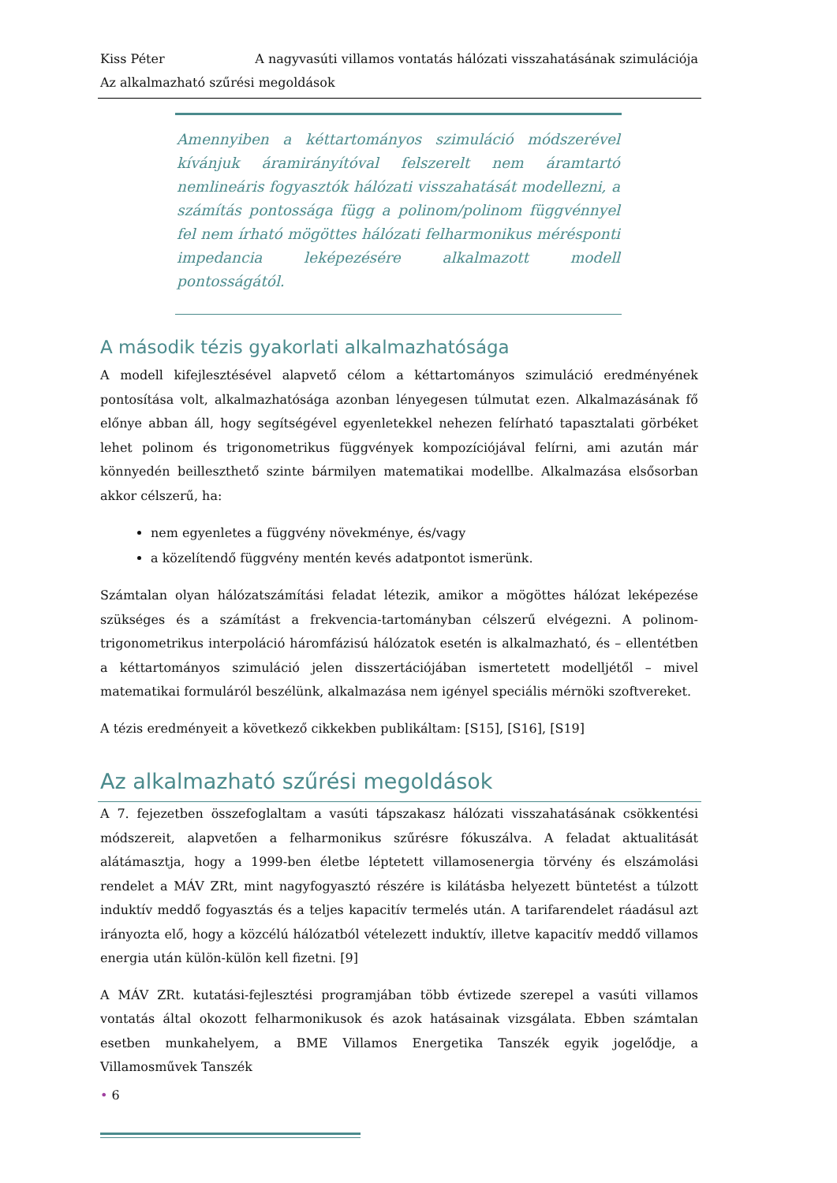Kiss Péter A nagyvasúti villamos vontatás hálózati visszahatásának szimulációja
Az alkalmazható szűrési megoldások
Amennyiben a kéttartományos szimuláció módszerével kívánjuk áramirányítóval felszerelt nem áramtartó nemlineáris fogyasztók hálózati visszahatását modellezni, a számítás pontossága függ a polinom/polinom függvénnyel fel nem írható mögöttes hálózati felharmonikus mérésponti impedancia leképezésére alkalmazott modell pontosságától.
A második tézis gyakorlati alkalmazhatósága
A modell kifejlesztésével alapvető célom a kéttartományos szimuláció eredményének pontosítása volt, alkalmazhatósága azonban lényegesen túlmutat ezen. Alkalmazásának fő előnye abban áll, hogy segítségével egyenletekkel nehezen felírható tapasztalati görbéket lehet polinom és trigonometrikus függvények kompozíciójával felírni, ami azután már könnyedén beilleszthető szinte bármilyen matematikai modellbe. Alkalmazása elsősorban akkor célszerű, ha:
nem egyenletes a függvény növekménye, és/vagy
a közelítendő függvény mentén kevés adatpontot ismerünk.
Számtalan olyan hálózatszámítási feladat létezik, amikor a mögöttes hálózat leképezése szükséges és a számítást a frekvencia-tartományban célszerű elvégezni. A polinom-trigonometrikus interpoláció háromfázisú hálózatok esetén is alkalmazható, és – ellentétben a kéttartományos szimuláció jelen disszertációjában ismertetett modelljétől – mivel matematikai formuláról beszélünk, alkalmazása nem igényel speciális mérnöki szoftvereket.
A tézis eredményeit a következő cikkekben publikáltam: [S15], [S16], [S19]
Az alkalmazható szűrési megoldások
A 7. fejezetben összefoglaltam a vasúti tápszakasz hálózati visszahatásának csökkentési módszereit, alapvetően a felharmonikus szűrésre fókuszálva. A feladat aktualitását alátámasztja, hogy a 1999-ben életbe léptetett villamosenergia törvény és elszámolási rendelet a MÁV ZRt, mint nagyfogyasztó részére is kilátásba helyezett büntetést a túlzott induktív meddő fogyasztás és a teljes kapacitív termelés után. A tarifarendelet ráadásul azt irányozta elő, hogy a közcélú hálózatból vételezett induktív, illetve kapacitív meddő villamos energia után külön-külön kell fizetni. [9]
A MÁV ZRt. kutatási-fejlesztési programjában több évtizede szerepel a vasúti villamos vontatás által okozott felharmonikusok és azok hatásainak vizsgálata. Ebben számtalan esetben munkahelyem, a BME Villamos Energetika Tanszék egyik jogelődje, a Villamosművek Tanszék
• 6